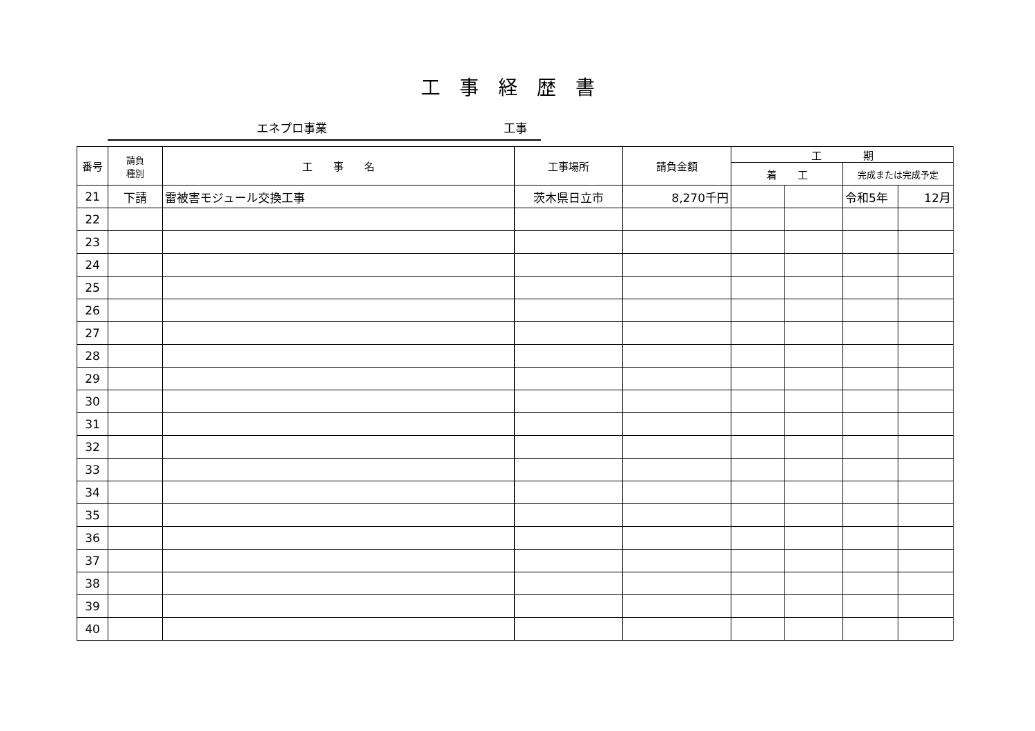工事経歴書
エネプロ事業 工事
| 番号 | 請負 種別 | 工 事 名 | 工事場所 | 請負金額 | 工 期 | | | |
| --- | --- | --- | --- | --- | --- | --- | --- | --- |
| | | | | | 着 工 | | 完成または完成予定 | |
| 21 | 下請 | 雷被害モジュール交換工事 | 茨木県日立市 | 8,270千円 | | | 令和5年 | 12月 |
| 22 | | | | | | | | |
| 23 | | | | | | | | |
| 24 | | | | | | | | |
| 25 | | | | | | | | |
| 26 | | | | | | | | |
| 27 | | | | | | | | |
| 28 | | | | | | | | |
| 29 | | | | | | | | |
| 30 | | | | | | | | |
| 31 | | | | | | | | |
| 32 | | | | | | | | |
| 33 | | | | | | | | |
| 34 | | | | | | | | |
| 35 | | | | | | | | |
| 36 | | | | | | | | |
| 37 | | | | | | | | |
| 38 | | | | | | | | |
| 39 | | | | | | | | |
| 40 | | | | | | | | |